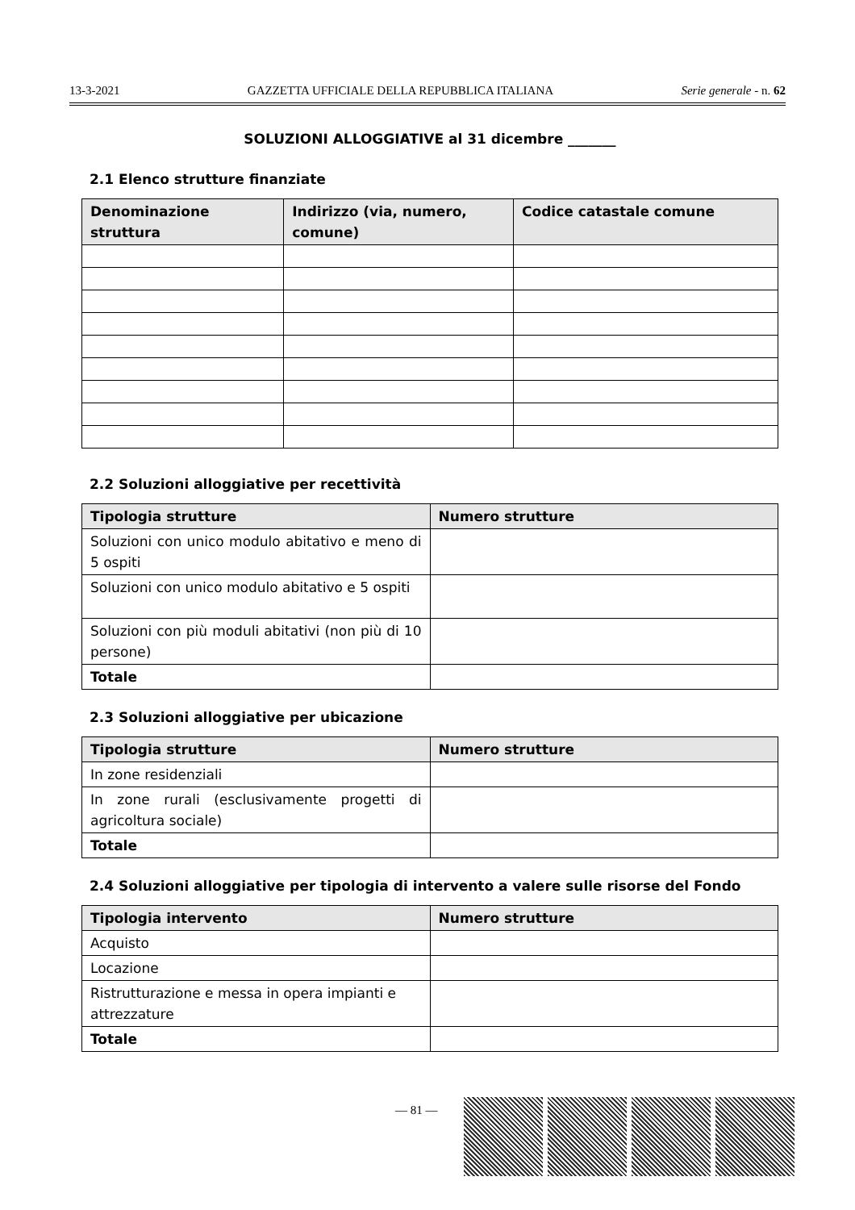13-3-2021 GAZZETTA UFFICIALE DELLA REPUBBLICA ITALIANA Serie generale - n. 62
SOLUZIONI ALLOGGIATIVE al 31 dicembre _______
2.1 Elenco strutture finanziate
| Denominazione struttura | Indirizzo (via, numero, comune) | Codice catastale comune |
| --- | --- | --- |
2.2 Soluzioni alloggiative per recettività
| Tipologia strutture | Numero strutture |
| --- | --- |
| Soluzioni con unico modulo abitativo e meno di 5 ospiti | |
| Soluzioni con unico modulo abitativo e 5 ospiti | |
| Soluzioni con più moduli abitativi (non più di 10 persone) | |
| Totale | |
2.3 Soluzioni alloggiative per ubicazione
| Tipologia strutture | Numero strutture |
| --- | --- |
| In zone residenziali | |
| In zone rurali (esclusivamente progetti di agricoltura sociale) | |
| Totale | |
2.4 Soluzioni alloggiative per tipologia di intervento a valere sulle risorse del Fondo
| Tipologia intervento | Numero strutture |
| --- | --- |
| Acquisto | |
| Locazione | |
| Ristrutturazione e messa in opera impianti e attrezzature | |
| Totale | |
— 81 —